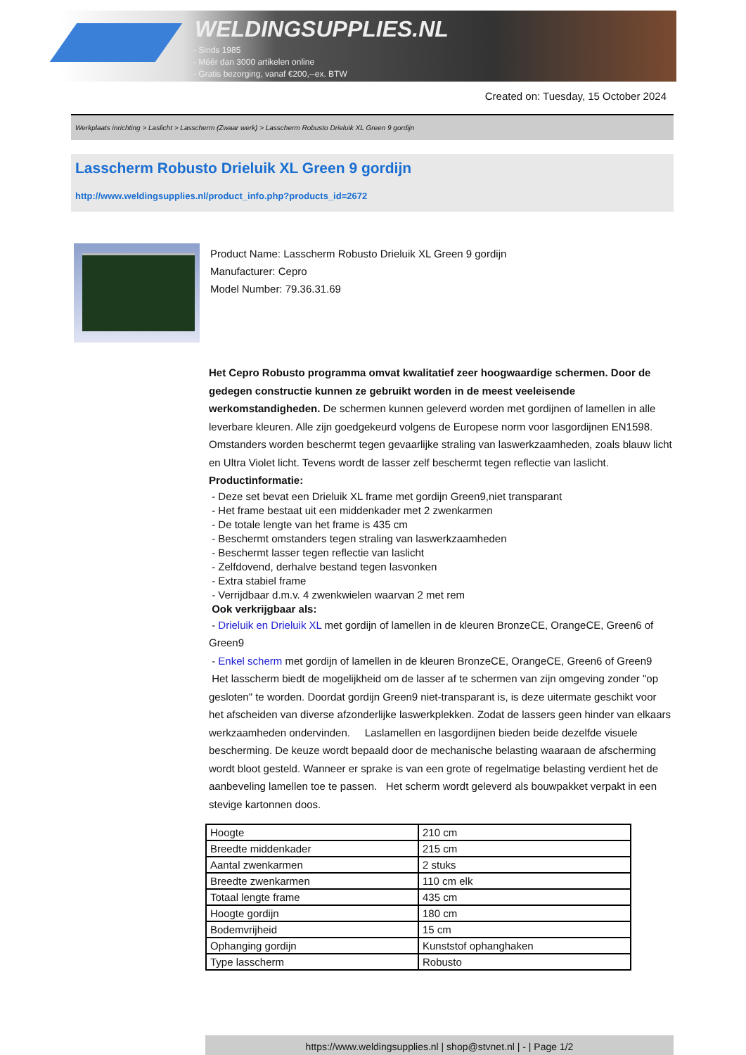WELDINGSUPPLIES.NL
- Sinds 1985
- Méér dan 3000 artikelen online
- Gratis bezorging, vanaf €200,--ex. BTW
Created on: Tuesday, 15 October 2024
Werkplaats inrichting > Laslicht > Lasscherm (Zwaar werk) > Lasscherm Robusto Drieluik XL Green 9 gordijn
Lasscherm Robusto Drieluik XL Green 9 gordijn
http://www.weldingsupplies.nl/product_info.php?products_id=2672
Product Name: Lasscherm Robusto Drieluik XL Green 9 gordijn
Manufacturer: Cepro
Model Number: 79.36.31.69
Het Cepro Robusto programma omvat kwalitatief zeer hoogwaardige schermen. Door de gedegen constructie kunnen ze gebruikt worden in de meest veeleisende werkomstandigheden. De schermen kunnen geleverd worden met gordijnen of lamellen in alle leverbare kleuren. Alle zijn goedgekeurd volgens de Europese norm voor lasgordijnen EN1598. Omstanders worden beschermt tegen gevaarlijke straling van laswerkzaamheden, zoals blauw licht en Ultra Violet licht. Tevens wordt de lasser zelf beschermt tegen reflectie van laslicht. Productinformatie:
- Deze set bevat een Drieluik XL frame met gordijn Green9,niet transparant
- Het frame bestaat uit een middenkader met 2 zwenkarmen
- De totale lengte van het frame is 435 cm
- Beschermt omstanders tegen straling van laswerkzaamheden
- Beschermt lasser tegen reflectie van laslicht
- Zelfdovend, derhalve bestand tegen lasvonken
- Extra stabiel frame
- Verrijdbaar d.m.v. 4 zwenkwielen waarvan 2 met rem
Ook verkrijgbaar als:
- Drieluik en Drieluik XL met gordijn of lamellen in de kleuren BronzeCE, OrangeCE, Green6 of Green9
- Enkel scherm met gordijn of lamellen in de kleuren BronzeCE, OrangeCE, Green6 of Green9
Het lasscherm biedt de mogelijkheid om de lasser af te schermen van zijn omgeving zonder "op gesloten" te worden. Doordat gordijn Green9 niet-transparant is, is deze uitermate geschikt voor het afscheiden van diverse afzonderlijke laswerkplekken. Zodat de lassers geen hinder van elkaars werkzaamheden ondervinden. Laslamellen en lasgordijnen bieden beide dezelfde visuele bescherming. De keuze wordt bepaald door de mechanische belasting waaraan de afscherming wordt bloot gesteld. Wanneer er sprake is van een grote of regelmatige belasting verdient het de aanbeveling lamellen toe te passen. Het scherm wordt geleverd als bouwpakket verpakt in een stevige kartonnen doos.
| Hoogte | 210 cm |
| Breedte middenkader | 215 cm |
| Aantal zwenkarmen | 2 stuks |
| Breedte zwenkarmen | 110 cm elk |
| Totaal lengte frame | 435 cm |
| Hoogte gordijn | 180 cm |
| Bodemvrijheid | 15 cm |
| Ophanging gordijn | Kunststof ophanghaken |
| Type lasscherm | Robusto |
https://www.weldingsupplies.nl | shop@stvnet.nl | - | Page 1/2